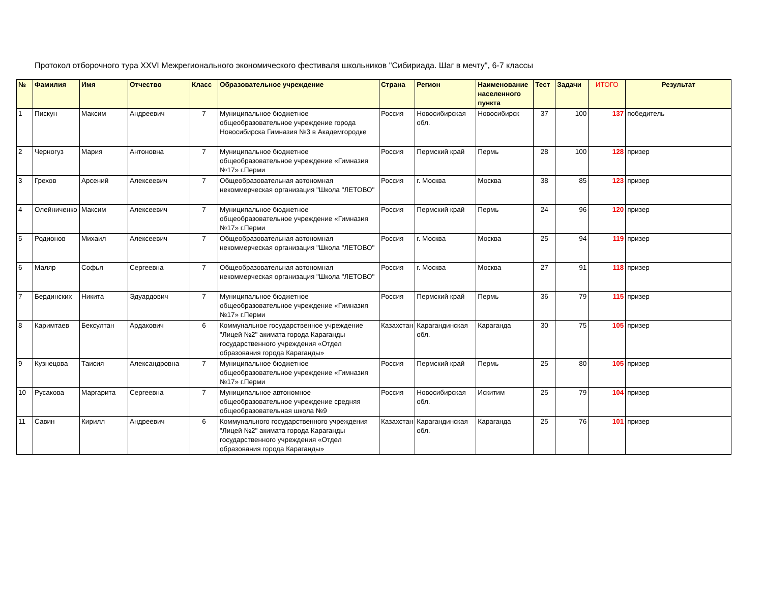Протокол отборочного тура XXVI Межрегионального экономического фестиваля школьников "Сибириада. Шаг в мечту", 6-7 классы
| № | Фамилия | Имя | Отчество | Класс | Образовательное учреждение | Страна | Регион | Наименование населенного пункта | Тест | Задачи | ИТОГО | Результат |
| --- | --- | --- | --- | --- | --- | --- | --- | --- | --- | --- | --- | --- |
| 1 | Пискун | Максим | Андреевич | 7 | Муниципальное бюджетное общеобразовательное учреждение города Новосибирска Гимназия №3 в Академгородке | Россия | Новосибирская обл. | Новосибирск | 37 | 100 | 137 | победитель |
| 2 | Черногуз | Мария | Антоновна | 7 | Муниципальное бюджетное общеобразовательное учреждение «Гимназия №17» г.Перми | Россия | Пермский край | Пермь | 28 | 100 | 128 | призер |
| 3 | Грехов | Арсений | Алексеевич | 7 | Общеобразовательная автономная некоммерческая организация "Школа "ЛЕТОВО" | Россия | г. Москва | Москва | 38 | 85 | 123 | призер |
| 4 | Олейниченко | Максим | Алексеевич | 7 | Муниципальное бюджетное общеобразовательное учреждение «Гимназия №17» г.Перми | Россия | Пермский край | Пермь | 24 | 96 | 120 | призер |
| 5 | Родионов | Михаил | Алексеевич | 7 | Общеобразовательная автономная некоммерческая организация "Школа "ЛЕТОВО" | Россия | г. Москва | Москва | 25 | 94 | 119 | призер |
| 6 | Маляр | Софья | Сергеевна | 7 | Общеобразовательная автономная некоммерческая организация "Школа "ЛЕТОВО" | Россия | г. Москва | Москва | 27 | 91 | 118 | призер |
| 7 | Бердинских | Никита | Эдуардович | 7 | Муниципальное бюджетное общеобразовательное учреждение «Гимназия №17» г.Перми | Россия | Пермский край | Пермь | 36 | 79 | 115 | призер |
| 8 | Каримтаев | Бексултан | Ардакович | 6 | Коммунальное государственное учреждение "Лицей №2" акимата города Караганды государственного учреждения «Отдел образования города Караганды» | Казахстан | Карагандинская обл. | Караганда | 30 | 75 | 105 | призер |
| 9 | Кузнецова | Таисия | Александровна | 7 | Муниципальное бюджетное общеобразовательное учреждение «Гимназия №17» г.Перми | Россия | Пермский край | Пермь | 25 | 80 | 105 | призер |
| 10 | Русакова | Маргарита | Сергеевна | 7 | Муниципальное автономное общеобразовательное учреждение средняя общеобразовательная школа №9 | Россия | Новосибирская обл. | Искитим | 25 | 79 | 104 | призер |
| 11 | Савин | Кирилл | Андреевич | 6 | Коммунального государственного учреждения "Лицей №2" акимата города Караганды государственного учреждения «Отдел образования города Караганды» | Казахстан | Карагандинская обл. | Караганда | 25 | 76 | 101 | призер |